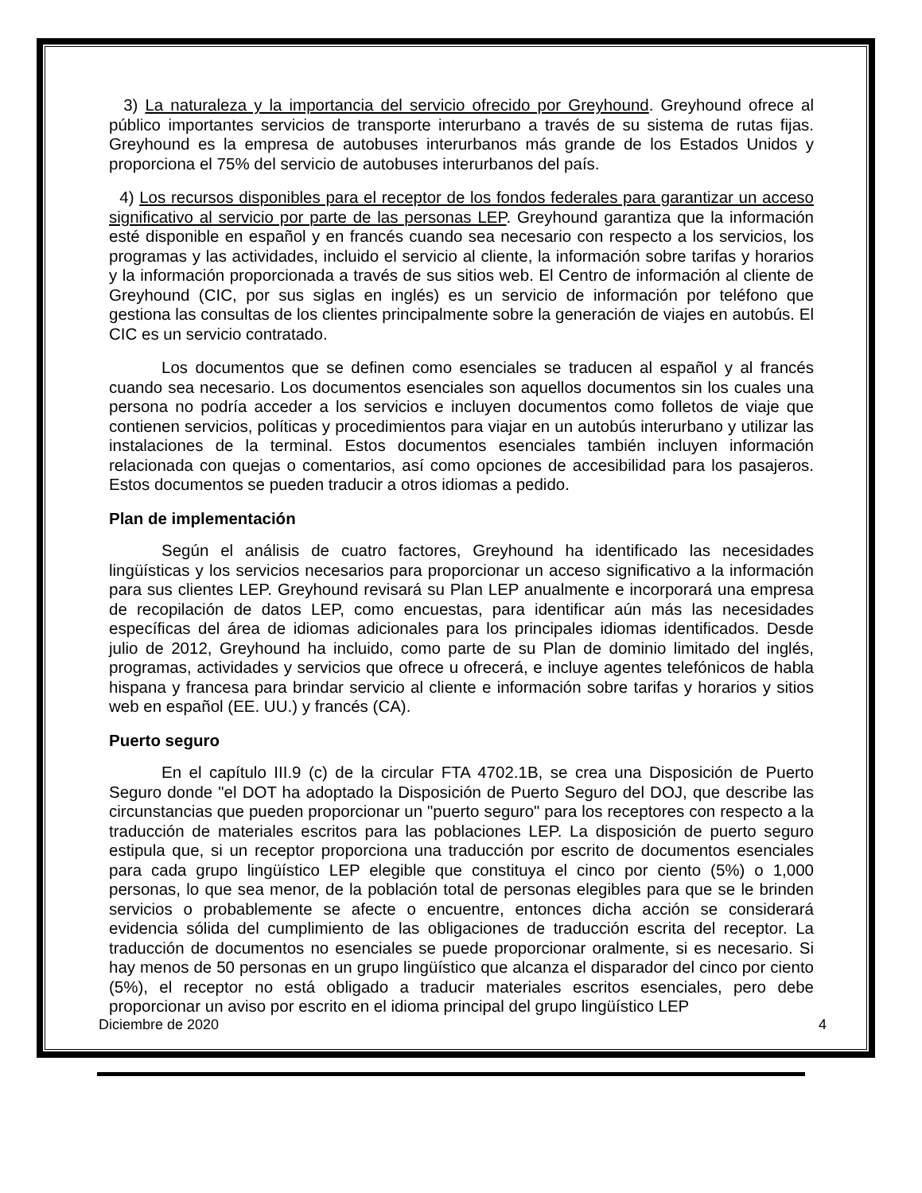3) La naturaleza y la importancia del servicio ofrecido por Greyhound. Greyhound ofrece al público importantes servicios de transporte interurbano a través de su sistema de rutas fijas. Greyhound es la empresa de autobuses interurbanos más grande de los Estados Unidos y proporciona el 75% del servicio de autobuses interurbanos del país.
4) Los recursos disponibles para el receptor de los fondos federales para garantizar un acceso significativo al servicio por parte de las personas LEP. Greyhound garantiza que la información esté disponible en español y en francés cuando sea necesario con respecto a los servicios, los programas y las actividades, incluido el servicio al cliente, la información sobre tarifas y horarios y la información proporcionada a través de sus sitios web. El Centro de información al cliente de Greyhound (CIC, por sus siglas en inglés) es un servicio de información por teléfono que gestiona las consultas de los clientes principalmente sobre la generación de viajes en autobús. El CIC es un servicio contratado.
Los documentos que se definen como esenciales se traducen al español y al francés cuando sea necesario. Los documentos esenciales son aquellos documentos sin los cuales una persona no podría acceder a los servicios e incluyen documentos como folletos de viaje que contienen servicios, políticas y procedimientos para viajar en un autobús interurbano y utilizar las instalaciones de la terminal. Estos documentos esenciales también incluyen información relacionada con quejas o comentarios, así como opciones de accesibilidad para los pasajeros. Estos documentos se pueden traducir a otros idiomas a pedido.
Plan de implementación
Según el análisis de cuatro factores, Greyhound ha identificado las necesidades lingüísticas y los servicios necesarios para proporcionar un acceso significativo a la información para sus clientes LEP. Greyhound revisará su Plan LEP anualmente e incorporará una empresa de recopilación de datos LEP, como encuestas, para identificar aún más las necesidades específicas del área de idiomas adicionales para los principales idiomas identificados. Desde julio de 2012, Greyhound ha incluido, como parte de su Plan de dominio limitado del inglés, programas, actividades y servicios que ofrece u ofrecerá, e incluye agentes telefónicos de habla hispana y francesa para brindar servicio al cliente e información sobre tarifas y horarios y sitios web en español (EE. UU.) y francés (CA).
Puerto seguro
En el capítulo III.9 (c) de la circular FTA 4702.1B, se crea una Disposición de Puerto Seguro donde "el DOT ha adoptado la Disposición de Puerto Seguro del DOJ, que describe las circunstancias que pueden proporcionar un "puerto seguro" para los receptores con respecto a la traducción de materiales escritos para las poblaciones LEP. La disposición de puerto seguro estipula que, si un receptor proporciona una traducción por escrito de documentos esenciales para cada grupo lingüístico LEP elegible que constituya el cinco por ciento (5%) o 1,000 personas, lo que sea menor, de la población total de personas elegibles para que se le brinden servicios o probablemente se afecte o encuentre, entonces dicha acción se considerará evidencia sólida del cumplimiento de las obligaciones de traducción escrita del receptor. La traducción de documentos no esenciales se puede proporcionar oralmente, si es necesario. Si hay menos de 50 personas en un grupo lingüístico que alcanza el disparador del cinco por ciento (5%), el receptor no está obligado a traducir materiales escritos esenciales, pero debe proporcionar un aviso por escrito en el idioma principal del grupo lingüístico LEP
Diciembre de 2020 4